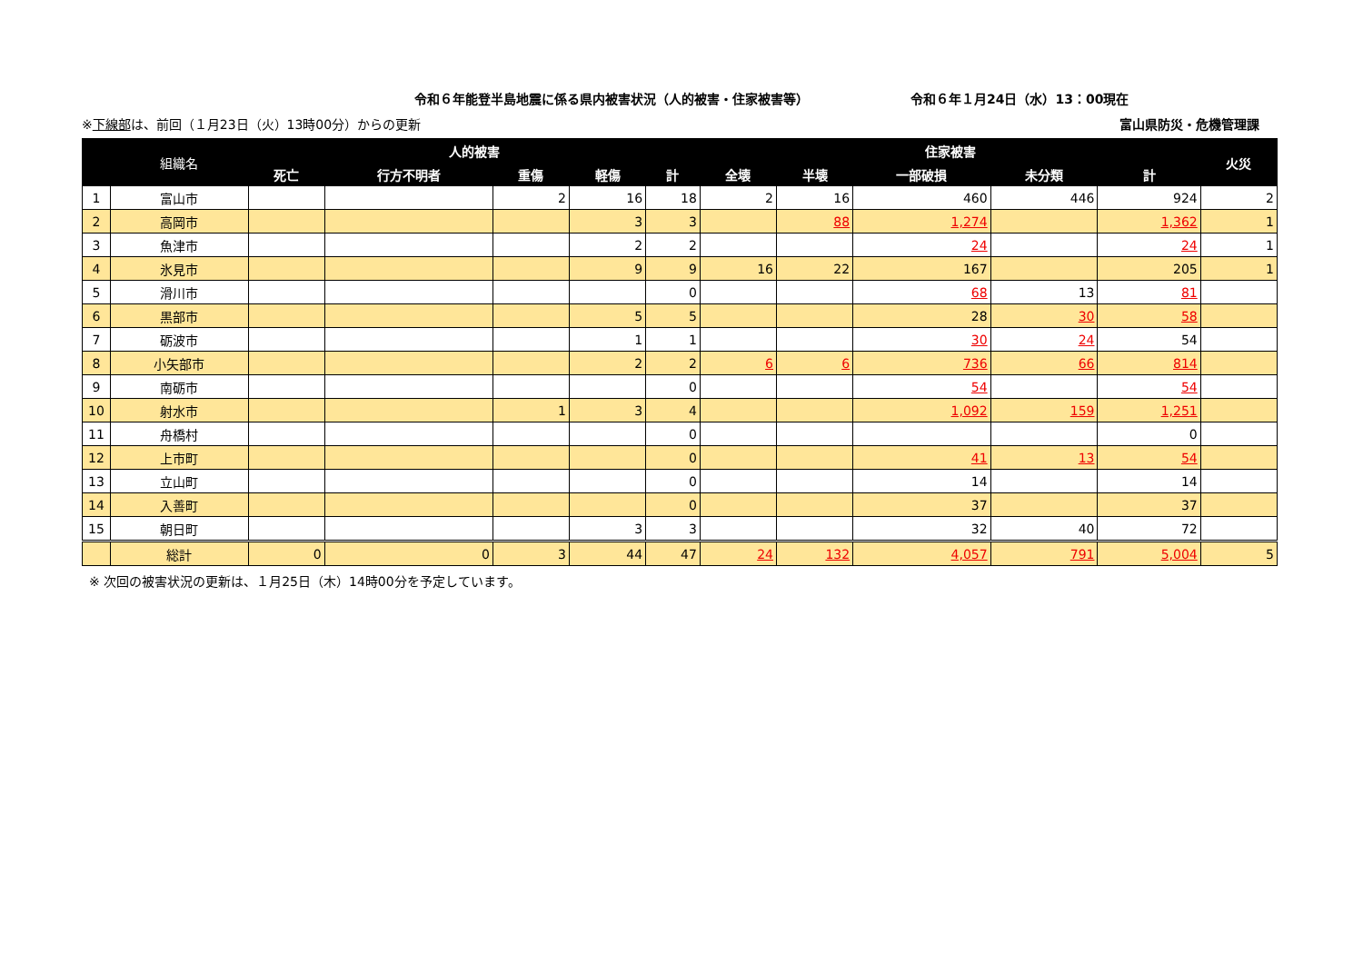令和６年能登半島地震に係る県内被害状況（人的被害・住家被害等） 令和６年１月24日（水）13：00現在
※下線部は、前回（１月23日（火）13時00分）からの更新 富山県防災・危機管理課
| | 組織名 | 人的被害 | | | | | 住家被害 | | | | | 火災 |
| --- | --- | --- | --- | --- | --- | --- | --- | --- | --- | --- | --- | --- |
| | | 死亡 | 行方不明者 | 重傷 | 軽傷 | 計 | 全壊 | 半壊 | 一部破損 | 未分類 | 計 | |
| 1 | 富山市 | | | 2 | 16 | 18 | 2 | 16 | 460 | 446 | 924 | 2 |
| 2 | 高岡市 | | | | 3 | 3 | | 88 | 1,274 | | 1,362 | 1 |
| 3 | 魚津市 | | | | 2 | 2 | | | 24 | | 24 | 1 |
| 4 | 氷見市 | | | | 9 | 9 | 16 | 22 | 167 | | 205 | 1 |
| 5 | 滑川市 | | | | | 0 | | | 68 | 13 | 81 | |
| 6 | 黒部市 | | | | 5 | 5 | | | 28 | 30 | 58 | |
| 7 | 砺波市 | | | | 1 | 1 | | | 30 | 24 | 54 | |
| 8 | 小矢部市 | | | | 2 | 2 | 6 | 6 | 736 | 66 | 814 | |
| 9 | 南砺市 | | | | | 0 | | | 54 | | 54 | |
| 10 | 射水市 | | | 1 | 3 | 4 | | | 1,092 | 159 | 1,251 | |
| 11 | 舟橋村 | | | | | 0 | | | | | 0 | |
| 12 | 上市町 | | | | | 0 | | | 41 | 13 | 54 | |
| 13 | 立山町 | | | | | 0 | | | 14 | | 14 | |
| 14 | 入善町 | | | | | 0 | | | 37 | | 37 | |
| 15 | 朝日町 | | | | 3 | 3 | | | 32 | 40 | 72 | |
| | 総計 | 0 | 0 | 3 | 44 | 47 | 24 | 132 | 4,057 | 791 | 5,004 | 5 |
※ 次回の被害状況の更新は、１月25日（木）14時00分を予定しています。